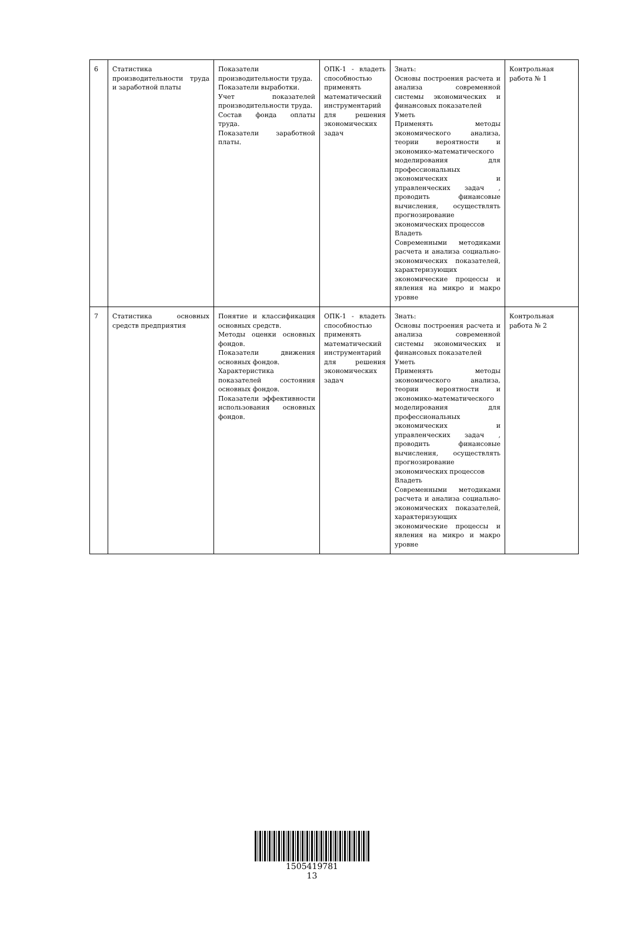| 6 | Статистика производительности труда и заработной платы | Показатели производительности труда. Показатели выработки. Учет показателей производительности труда. Состав фонда оплаты труда. Показатели заработной платы. | ОПК-1 - владеть способностью применять математический инструментарий для решения экономических задач | Знать: Основы построения расчета и анализа современной системы экономических и финансовых показателей Уметь Применять методы экономического анализа, теории вероятности и экономико-математического моделирования для профессиональных экономических и управленческих задач , проводить финансовые вычисления, осуществлять прогнозирование экономических процессов Владеть Современными методиками расчета и анализа социально-экономических показателей, характеризующих экономические процессы и явления на микро и макро уровне | Контрольная работа № 1 |
| 7 | Статистика основных средств предприятия | Понятие и классификация основных средств. Методы оценки основных фондов. Показатели движения основных фондов. Характеристика показателей состояния основных фондов. Показатели эффективности использования основных фондов. | ОПК-1 - владеть способностью применять математический инструментарий для решения экономических задач | Знать: Основы построения расчета и анализа современной системы экономических и финансовых показателей Уметь Применять методы экономического анализа, теории вероятности и экономико-математического моделирования для профессиональных экономических и управленческих задач , проводить финансовые вычисления, осуществлять прогнозирование экономических процессов Владеть Современными методиками расчета и анализа социально-экономических показателей, характеризующих экономические процессы и явления на микро и макро уровне | Контрольная работа № 2 |
1505419781
13